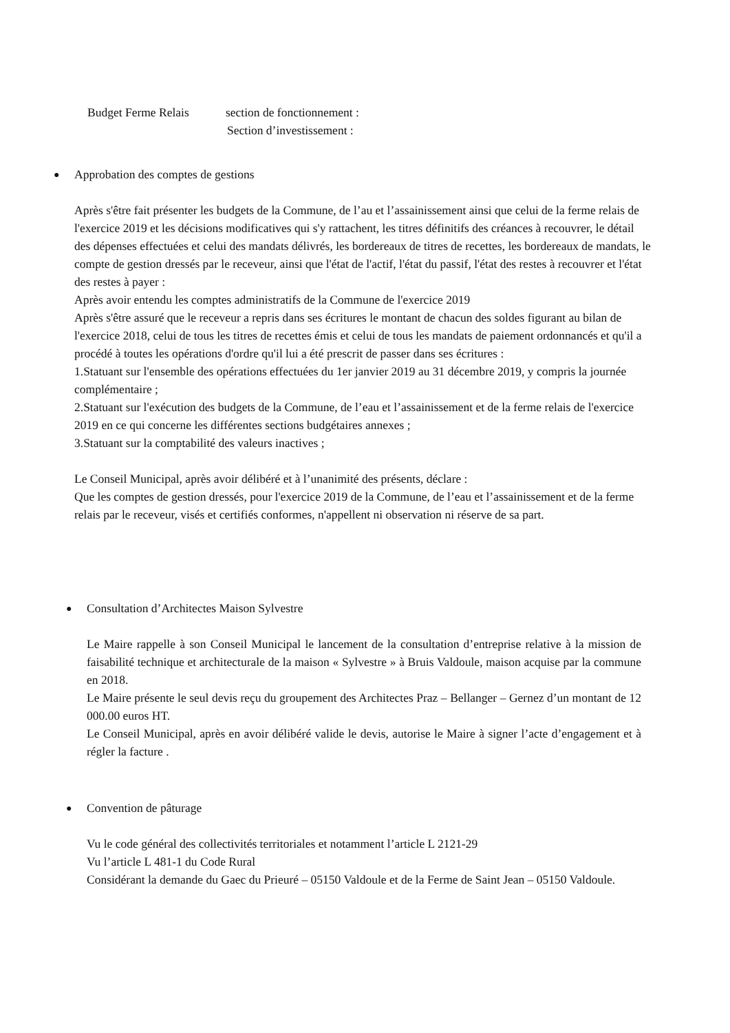Budget Ferme Relais section de fonctionnement :
Section d’investissement :
●
Approbation des comptes de gestions
Après s'être fait présenter les budgets de la Commune, de l’au et l’assainissement ainsi que celui de la ferme relais de l'exercice 2019 et les décisions modificatives qui s'y rattachent, les titres définitifs des créances à recouvrer, le détail des dépenses effectuées et celui des mandats délivrés, les bordereaux de titres de recettes, les bordereaux de mandats, le compte de gestion dressés par le receveur, ainsi que l'état de l'actif, l'état du passif, l'état des restes à recouvrer et l'état des restes à payer :
Après avoir entendu les comptes administratifs de la Commune de l'exercice 2019
Après s'être assuré que le receveur a repris dans ses écritures le montant de chacun des soldes figurant au bilan de l'exercice 2018, celui de tous les titres de recettes émis et celui de tous les mandats de paiement ordonnancés et qu'il a procédé à toutes les opérations d'ordre qu'il lui a été prescrit de passer dans ses écritures :
1.Statuant sur l'ensemble des opérations effectuées du 1er janvier 2019 au 31 décembre 2019, y compris la journée complémentaire ;
2.Statuant sur l'exécution des budgets de la Commune, de l’eau et l’assainissement et de la ferme relais de l'exercice 2019 en ce qui concerne les différentes sections budgétaires annexes ;
3.Statuant sur la comptabilité des valeurs inactives ;
Le Conseil Municipal, après avoir délibéré et à l’unanimité des présents, déclare :
Que les comptes de gestion dressés, pour l'exercice 2019 de la Commune, de l’eau et l’assainissement et de la ferme relais par le receveur, visés et certifiés conformes, n'appellent ni observation ni réserve de sa part.
●
Consultation d’Architectes Maison Sylvestre
Le Maire rappelle à son Conseil Municipal le lancement de la consultation d’entreprise relative à la mission de faisabilité technique et architecturale de la maison « Sylvestre » à Bruis Valdoule, maison acquise par la commune en 2018.
Le Maire présente le seul devis reçu du groupement des Architectes Praz – Bellanger – Gernez d’un montant de 12 000.00 euros HT.
Le Conseil Municipal, après en avoir délibéré valide le devis, autorise le Maire à signer l’acte d’engagement et à régler la facture .
●
Convention de pâturage
Vu le code général des collectivités territoriales et notamment l’article L 2121-29
Vu l’article L 481-1 du Code Rural
Considérant la demande du Gaec du Prieuré – 05150 Valdoule et de la Ferme de Saint Jean – 05150 Valdoule.